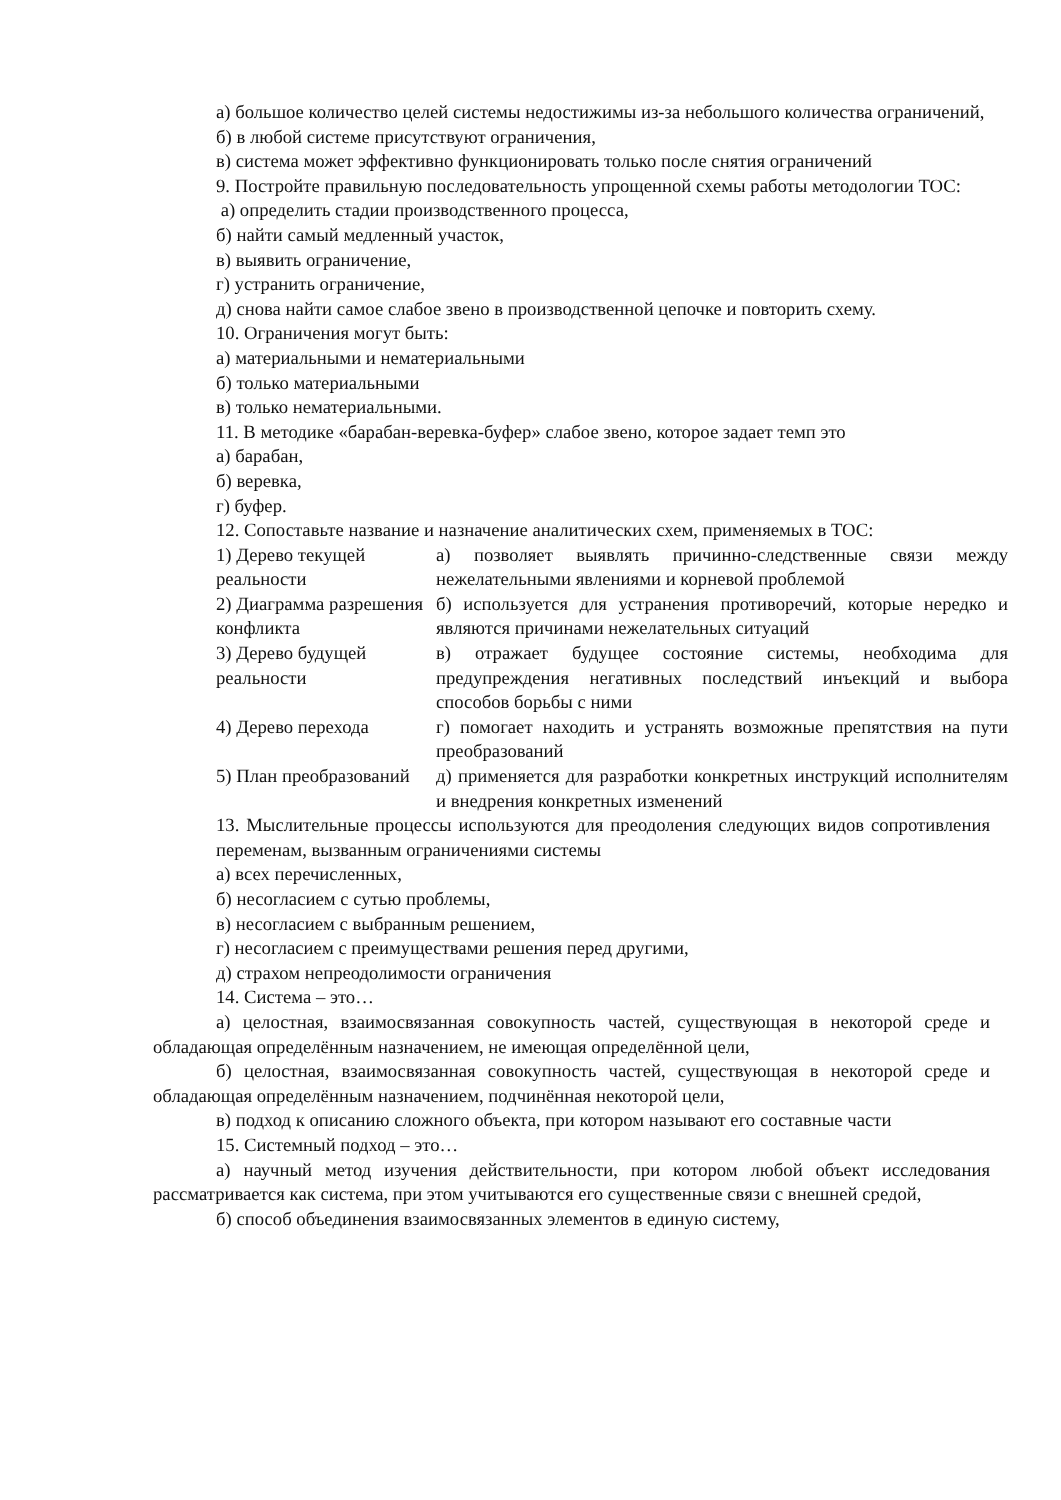а) большое количество целей системы недостижимы из-за небольшого количества ограничений,
б) в любой системе присутствуют ограничения,
в) система может эффективно функционировать только после снятия ограничений
9. Постройте правильную последовательность упрощенной схемы работы методологии ТОС:
а) определить стадии производственного процесса,
б) найти самый медленный участок,
в) выявить ограничение,
г) устранить ограничение,
д) снова найти самое слабое звено в производственной цепочке и повторить схему.
10. Ограничения могут быть:
а) материальными и нематериальными
б) только материальными
в) только нематериальными.
11. В методике «барабан-веревка-буфер» слабое звено, которое задает темп это
а) барабан,
б) веревка,
г) буфер.
12. Сопоставьте название и назначение аналитических схем, применяемых в ТОС:
| 1) Дерево текущей реальности | а) позволяет выявлять причинно-следственные связи между нежелательными явлениями и корневой проблемой |
| 2) Диаграмма разрешения конфликта | б) используется для устранения противоречий, которые нередко и являются причинами нежелательных ситуаций |
| 3) Дерево будущей реальности | в) отражает будущее состояние системы, необходима для предупреждения негативных последствий инъекций и выбора способов борьбы с ними |
| 4) Дерево перехода | г) помогает находить и устранять возможные препятствия на пути преобразований |
| 5) План преобразований | д) применяется для разработки конкретных инструкций исполнителям и внедрения конкретных изменений |
13. Мыслительные процессы используются для преодоления следующих видов сопротивления переменам, вызванным ограничениями системы
а) всех перечисленных,
б) несогласием с сутью проблемы,
в) несогласием с выбранным решением,
г) несогласием с преимуществами решения перед другими,
д) страхом непреодолимости ограничения
14. Система – это…
а) целостная, взаимосвязанная совокупность частей, существующая в некоторой среде и обладающая определённым назначением, не имеющая определённой цели,
б) целостная, взаимосвязанная совокупность частей, существующая в некоторой среде и обладающая определённым назначением, подчинённая некоторой цели,
в) подход к описанию сложного объекта, при котором называют его составные части
15. Системный подход – это…
а) научный метод изучения действительности, при котором любой объект исследования рассматривается как система, при этом учитываются его существенные связи с внешней средой,
б) способ объединения взаимосвязанных элементов в единую систему,